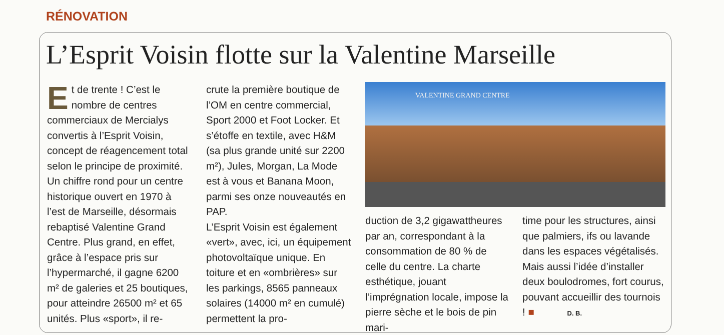RÉNOVATION
L’Esprit Voisin flotte sur la Valentine Marseille
Et de trente ! C’est le nombre de centres commerciaux de Mercialys convertis à l’Esprit Voisin, concept de réagencement total selon le principe de proximité. Un chiffre rond pour un centre historique ouvert en 1970 à l’est de Marseille, désormais rebaptisé Valentine Grand Centre. Plus grand, en effet, grâce à l’espace pris sur l’hypermarché, il gagne 6200 m² de galeries et 25 boutiques, pour atteindre 26500 m² et 65 unités. Plus «sport», il re-
crute la première boutique de l’OM en centre commercial, Sport 2000 et Foot Locker. Et s’étoffe en textile, avec H&M (sa plus grande unité sur 2200 m²), Jules, Morgan, La Mode est à vous et Banana Moon, parmi ses onze nouveautés en PAP.
L’Esprit Voisin est également «vert», avec, ici, un équipement photovoltaïque unique. En toiture et en «ombrières» sur les parkings, 8565 panneaux solaires (14000 m² en cumulé) permettent la pro-
VALENTINE GRAND CENTRE
duction de 3,2 gigawattheures par an, correspondant à la consommation de 80 % de celle du centre. La charte esthétique, jouant l’imprégnation locale, impose la pierre sèche et le bois de pin mari-
time pour les structures, ainsi que palmiers, ifs ou lavande dans les espaces végétalisés. Mais aussi l’idée d’installer deux boulodromes, fort courus, pouvant accueillir des tournois ! ■ D. B.